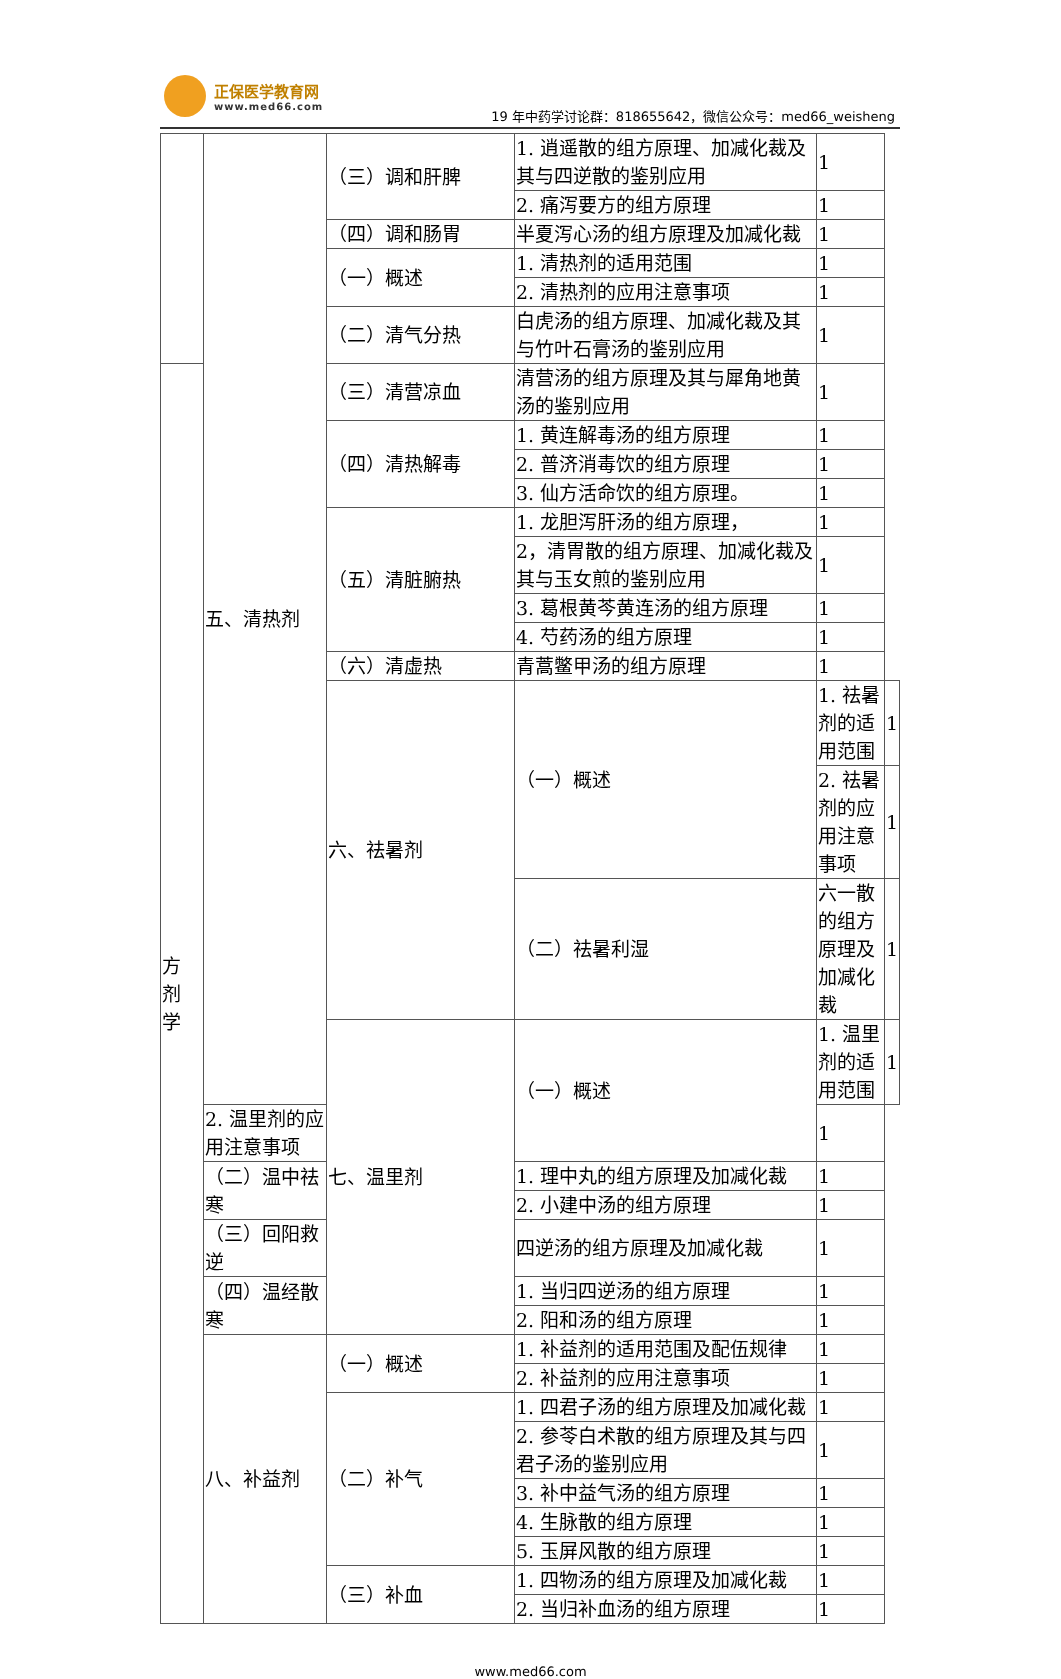正保医学教育网
www.med66.com
19 年中药学讨论群：818655642，微信公众号：med66_weisheng
| | 五、清热剂 | （三）调和肝脾 | 1. 逍遥散的组方原理、加减化裁及其与四逆散的鉴别应用 | 1 | |
| | | | 2. 痛泻要方的组方原理 | 1 | |
| | | （四）调和肠胃 | 半夏泻心汤的组方原理及加减化裁 | 1 | |
| | | （一）概述 | 1. 清热剂的适用范围 | 1 | |
| | | | 2. 清热剂的应用注意事项 | 1 | |
| | | （二）清气分热 | 白虎汤的组方原理、加减化裁及其与竹叶石膏汤的鉴别应用 | 1 | |
| 方 剂 学 | | （三）清营凉血 | 清营汤的组方原理及其与犀角地黄汤的鉴别应用 | 1 | |
| | | （四）清热解毒 | 1. 黄连解毒汤的组方原理 | 1 | |
| | | | 2. 普济消毒饮的组方原理 | 1 | |
| | | | 3. 仙方活命饮的组方原理。 | 1 | |
| | | （五）清脏腑热 | 1. 龙胆泻肝汤的组方原理， | 1 | |
| | | | 2，清胃散的组方原理、加减化裁及其与玉女煎的鉴别应用 | 1 | |
| | | | 3. 葛根黄芩黄连汤的组方原理 | 1 | |
| | | | 4. 芍药汤的组方原理 | 1 | |
| | | （六）清虚热 | 青蒿鳖甲汤的组方原理 | 1 | |
| | | 六、祛暑剂 | （一）概述 | 1. 祛暑剂的适用范围 | 1 |
| | | | | 2. 祛暑剂的应用注意事项 | 1 |
| | | | （二）祛暑利湿 | 六一散的组方原理及加减化裁 | 1 |
| | | 七、温里剂 | （一）概述 | 1. 温里剂的适用范围 | 1 |
| | 2. 温里剂的应用注意事项 | | | 1 | |
| | （二）温中祛寒 | | 1. 理中丸的组方原理及加减化裁 | 1 | |
| | | | 2. 小建中汤的组方原理 | 1 | |
| | （三）回阳救逆 | | 四逆汤的组方原理及加减化裁 | 1 | |
| | （四）温经散寒 | | 1. 当归四逆汤的组方原理 | 1 | |
| | | | 2. 阳和汤的组方原理 | 1 | |
| | 八、补益剂 | （一）概述 | 1. 补益剂的适用范围及配伍规律 | 1 | |
| | | | 2. 补益剂的应用注意事项 | 1 | |
| | | （二）补气 | 1. 四君子汤的组方原理及加减化裁 | 1 | |
| | | | 2. 参苓白术散的组方原理及其与四君子汤的鉴别应用 | 1 | |
| | | | 3. 补中益气汤的组方原理 | 1 | |
| | | | 4. 生脉散的组方原理 | 1 | |
| | | | 5. 玉屏风散的组方原理 | 1 | |
| | | （三）补血 | 1. 四物汤的组方原理及加减化裁 | 1 | |
| | | | 2. 当归补血汤的组方原理 | 1 | |
www.med66.com